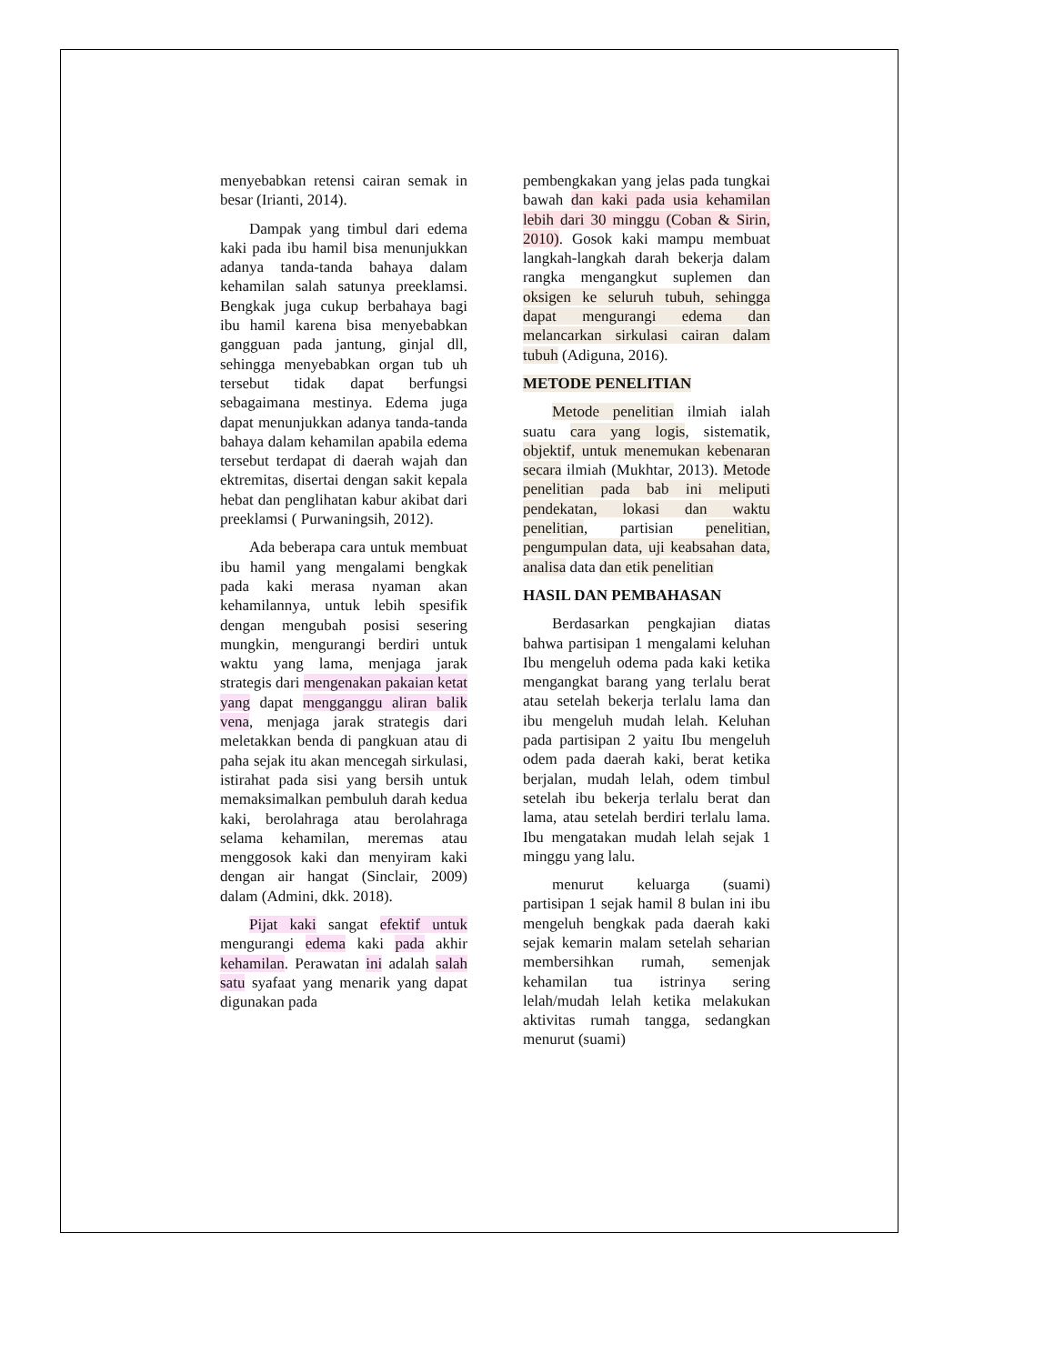menyebabkan retensi cairan semak in besar (Irianti, 2014).
Dampak yang timbul dari edema kaki pada ibu hamil bisa menunjukkan adanya tanda-tanda bahaya dalam kehamilan salah satunya preeklamsi. Bengkak juga cukup berbahaya bagi ibu hamil karena bisa menyebabkan gangguan pada jantung, ginjal dll, sehingga menyebabkan organ tub uh tersebut tidak dapat berfungsi sebagaimana mestinya. Edema juga dapat menunjukkan adanya tanda-tanda bahaya dalam kehamilan apabila edema tersebut terdapat di daerah wajah dan ektremitas, disertai dengan sakit kepala hebat dan penglihatan kabur akibat dari preeklamsi ( Purwaningsih, 2012).
Ada beberapa cara untuk membuat ibu hamil yang mengalami bengkak pada kaki merasa nyaman akan kehamilannya, untuk lebih spesifik dengan mengubah posisi sesering mungkin, mengurangi berdiri untuk waktu yang lama, menjaga jarak strategis dari mengenakan pakaian ketat yang dapat mengganggu aliran balik vena, menjaga jarak strategis dari meletakkan benda di pangkuan atau di paha sejak itu akan mencegah sirkulasi, istirahat pada sisi yang bersih untuk memaksimalkan pembuluh darah kedua kaki, berolahraga atau berolahraga selama kehamilan, meremas atau menggosok kaki dan menyiram kaki dengan air hangat (Sinclair, 2009) dalam (Admini, dkk. 2018).
Pijat kaki sangat efektif untuk mengurangi edema kaki pada akhir kehamilan. Perawatan ini adalah salah satu syafaat yang menarik yang dapat digunakan pada
pembengkakan yang jelas pada tungkai bawah dan kaki pada usia kehamilan lebih dari 30 minggu (Coban & Sirin, 2010). Gosok kaki mampu membuat langkah-langkah darah bekerja dalam rangka mengangkut suplemen dan oksigen ke seluruh tubuh, sehingga dapat mengurangi edema dan melancarkan sirkulasi cairan dalam tubuh (Adiguna, 2016).
METODE PENELITIAN
Metode penelitian ilmiah ialah suatu cara yang logis, sistematik, objektif, untuk menemukan kebenaran secara ilmiah (Mukhtar, 2013). Metode penelitian pada bab ini meliputi pendekatan, lokasi dan waktu penelitian, partisian penelitian, pengumpulan data, uji keabsahan data, analisa data dan etik penelitian
HASIL DAN PEMBAHASAN
Berdasarkan pengkajian diatas bahwa partisipan 1 mengalami keluhan Ibu mengeluh odema pada kaki ketika mengangkat barang yang terlalu berat atau setelah bekerja terlalu lama dan ibu mengeluh mudah lelah. Keluhan pada partisipan 2 yaitu Ibu mengeluh odem pada daerah kaki, berat ketika berjalan, mudah lelah, odem timbul setelah ibu bekerja terlalu berat dan lama, atau setelah berdiri terlalu lama. Ibu mengatakan mudah lelah sejak 1 minggu yang lalu.
menurut keluarga (suami) partisipan 1 sejak hamil 8 bulan ini ibu mengeluh bengkak pada daerah kaki sejak kemarin malam setelah seharian membersihkan rumah, semenjak kehamilan tua istrinya sering lelah/mudah lelah ketika melakukan aktivitas rumah tangga, sedangkan menurut (suami)